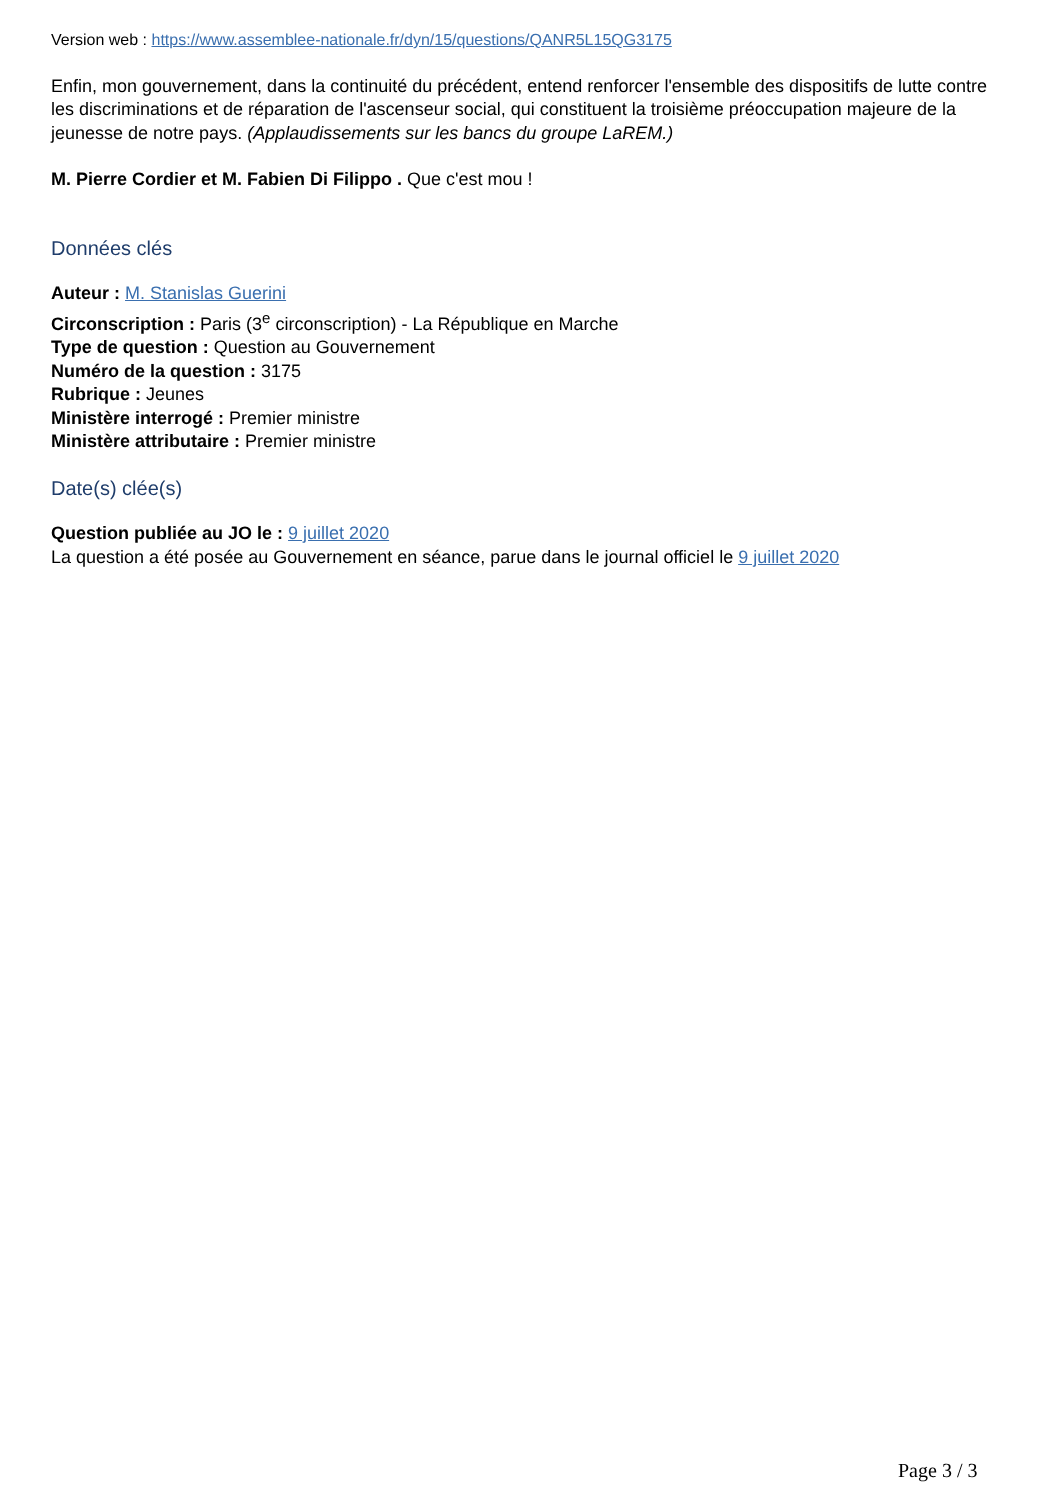Version web : https://www.assemblee-nationale.fr/dyn/15/questions/QANR5L15QG3175
Enfin, mon gouvernement, dans la continuité du précédent, entend renforcer l'ensemble des dispositifs de lutte contre les discriminations et de réparation de l'ascenseur social, qui constituent la troisième préoccupation majeure de la jeunesse de notre pays. (Applaudissements sur les bancs du groupe LaREM.)
M. Pierre Cordier et M. Fabien Di Filippo . Que c'est mou !
Données clés
Auteur : M. Stanislas Guerini
Circonscription : Paris (3<sup>e</sup> circonscription) - La République en Marche
Type de question : Question au Gouvernement
Numéro de la question : 3175
Rubrique : Jeunes
Ministère interrogé : Premier ministre
Ministère attributaire : Premier ministre
Date(s) clée(s)
Question publiée au JO le : 9 juillet 2020
La question a été posée au Gouvernement en séance, parue dans le journal officiel le 9 juillet 2020
Page 3 / 3